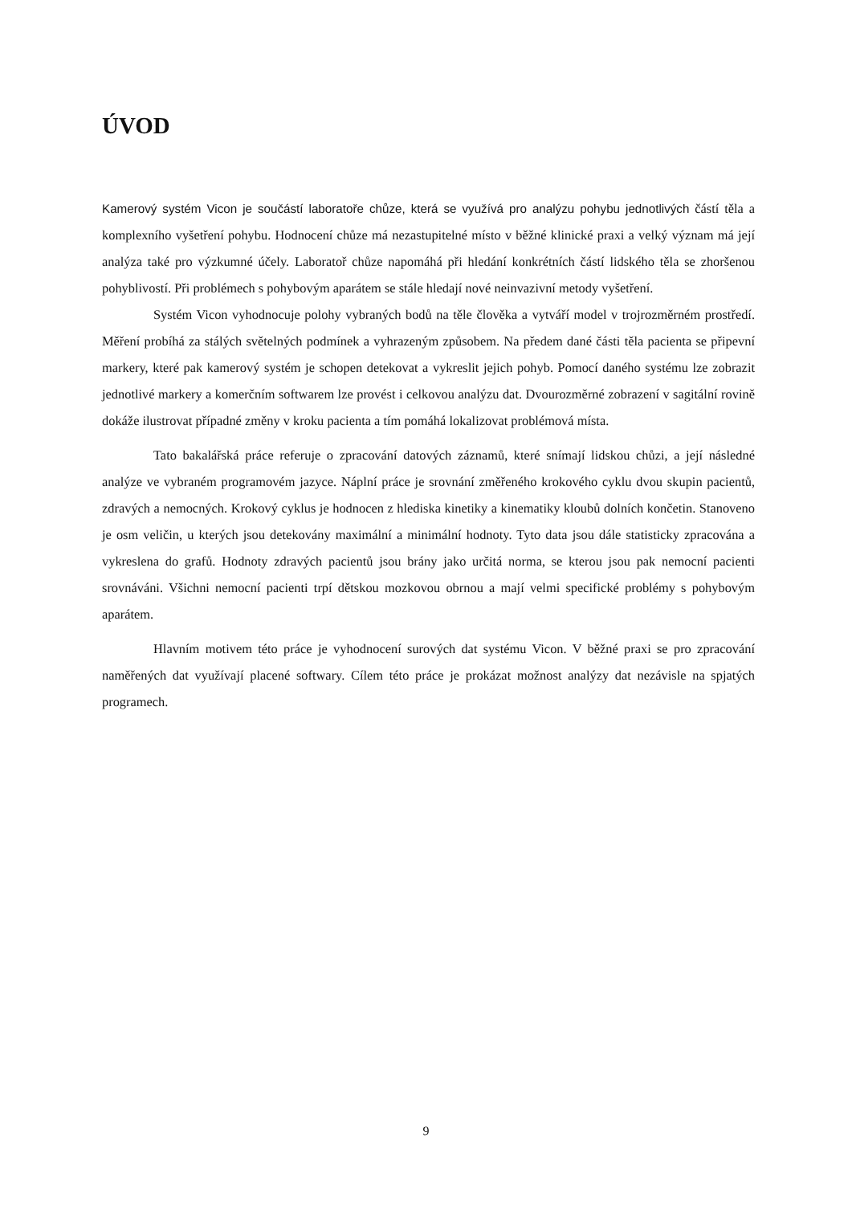ÚVOD
Kamerový systém Vicon je součástí laboratoře chůze, která se využívá pro analýzu pohybu jednotlivých částí těla a komplexního vyšetření pohybu. Hodnocení chůze má nezastupitelné místo v běžné klinické praxi a velký význam má její analýza také pro výzkumné účely. Laboratoř chůze napomáhá při hledání konkrétních částí lidského těla se zhoršenou pohyblivostí. Při problémech s pohybovým aparátem se stále hledají nové neinvazivní metody vyšetření.
Systém Vicon vyhodnocuje polohy vybraných bodů na těle člověka a vytváří model v trojrozměrném prostředí. Měření probíhá za stálých světelných podmínek a vyhrazeným způsobem. Na předem dané části těla pacienta se připevní markery, které pak kamerový systém je schopen detekovat a vykreslit jejich pohyb. Pomocí daného systému lze zobrazit jednotlivé markery a komerčním softwarem lze provést i celkovou analýzu dat. Dvourozměrné zobrazení v sagitální rovině dokáže ilustrovat případné změny v kroku pacienta a tím pomáhá lokalizovat problémová místa.
Tato bakalářská práce referuje o zpracování datových záznamů, které snímají lidskou chůzi, a její následné analýze ve vybraném programovém jazyce. Náplní práce je srovnání změřeného krokového cyklu dvou skupin pacientů, zdravých a nemocných. Krokový cyklus je hodnocen z hlediska kinetiky a kinematiky kloubů dolních končetin. Stanoveno je osm veličin, u kterých jsou detekovány maximální a minimální hodnoty. Tyto data jsou dále statisticky zpracována a vykreslena do grafů. Hodnoty zdravých pacientů jsou brány jako určitá norma, se kterou jsou pak nemocní pacienti srovnáváni. Všichni nemocní pacienti trpí dětskou mozkovou obrnou a mají velmi specifické problémy s pohybovým aparátem.
Hlavním motivem této práce je vyhodnocení surových dat systému Vicon. V běžné praxi se pro zpracování naměřených dat využívají placené softwary. Cílem této práce je prokázat možnost analýzy dat nezávisle na spjatých programech.
9